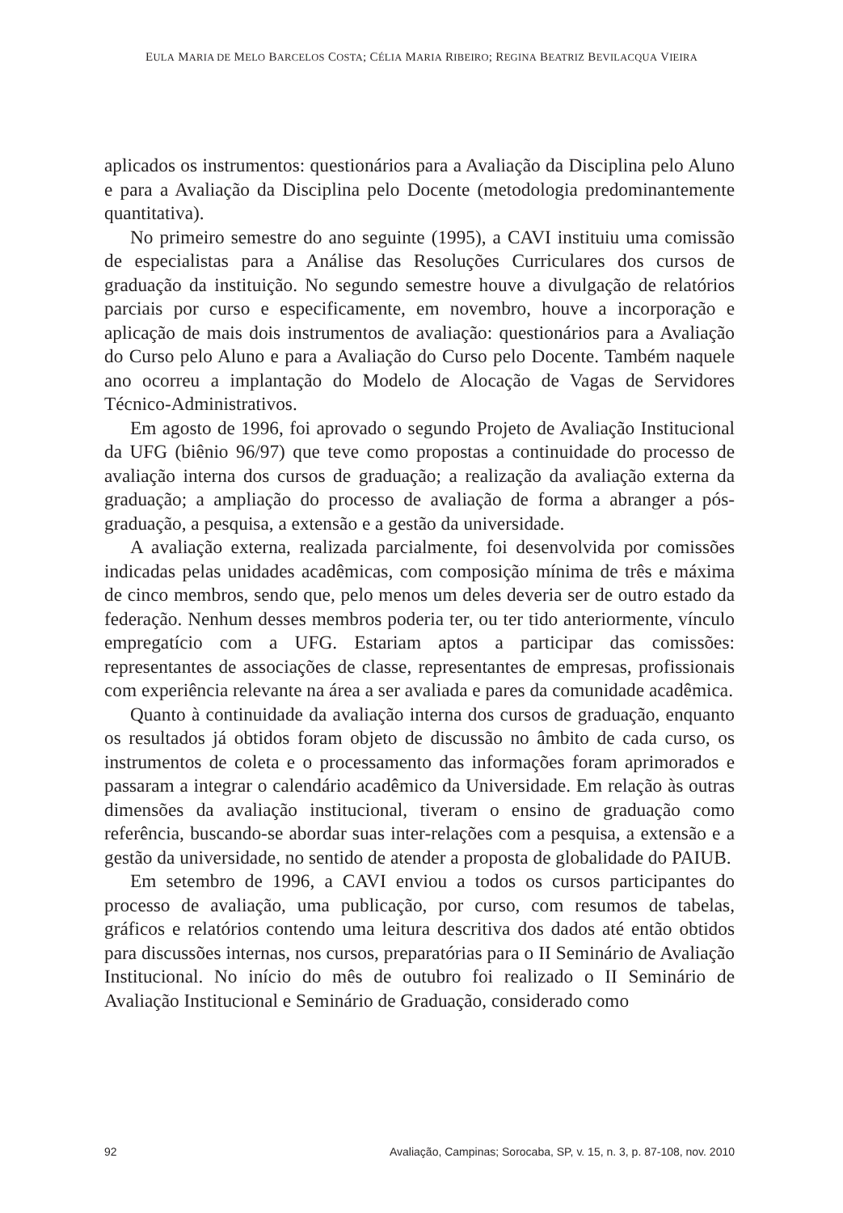EULA MARIA DE MELO BARCELOS COSTA; CÉLIA MARIA RIBEIRO; REGINA BEATRIZ BEVILACQUA VIEIRA
aplicados os instrumentos: questionários para a Avaliação da Disciplina pelo Aluno e para a Avaliação da Disciplina pelo Docente (metodologia predominantemente quantitativa).
No primeiro semestre do ano seguinte (1995), a CAVI instituiu uma comissão de especialistas para a Análise das Resoluções Curriculares dos cursos de graduação da instituição. No segundo semestre houve a divulgação de relatórios parciais por curso e especificamente, em novembro, houve a incorporação e aplicação de mais dois instrumentos de avaliação: questionários para a Avaliação do Curso pelo Aluno e para a Avaliação do Curso pelo Docente. Também naquele ano ocorreu a implantação do Modelo de Alocação de Vagas de Servidores Técnico-Administrativos.
Em agosto de 1996, foi aprovado o segundo Projeto de Avaliação Institucional da UFG (biênio 96/97) que teve como propostas a continuidade do processo de avaliação interna dos cursos de graduação; a realização da avaliação externa da graduação; a ampliação do processo de avaliação de forma a abranger a pós-graduação, a pesquisa, a extensão e a gestão da universidade.
A avaliação externa, realizada parcialmente, foi desenvolvida por comissões indicadas pelas unidades acadêmicas, com composição mínima de três e máxima de cinco membros, sendo que, pelo menos um deles deveria ser de outro estado da federação. Nenhum desses membros poderia ter, ou ter tido anteriormente, vínculo empregatício com a UFG. Estariam aptos a participar das comissões: representantes de associações de classe, representantes de empresas, profissionais com experiência relevante na área a ser avaliada e pares da comunidade acadêmica.
Quanto à continuidade da avaliação interna dos cursos de graduação, enquanto os resultados já obtidos foram objeto de discussão no âmbito de cada curso, os instrumentos de coleta e o processamento das informações foram aprimorados e passaram a integrar o calendário acadêmico da Universidade. Em relação às outras dimensões da avaliação institucional, tiveram o ensino de graduação como referência, buscando-se abordar suas inter-relações com a pesquisa, a extensão e a gestão da universidade, no sentido de atender a proposta de globalidade do PAIUB.
Em setembro de 1996, a CAVI enviou a todos os cursos participantes do processo de avaliação, uma publicação, por curso, com resumos de tabelas, gráficos e relatórios contendo uma leitura descritiva dos dados até então obtidos para discussões internas, nos cursos, preparatórias para o II Seminário de Avaliação Institucional. No início do mês de outubro foi realizado o II Seminário de Avaliação Institucional e Seminário de Graduação, considerado como
92 Avaliação, Campinas; Sorocaba, SP, v. 15, n. 3, p. 87-108, nov. 2010